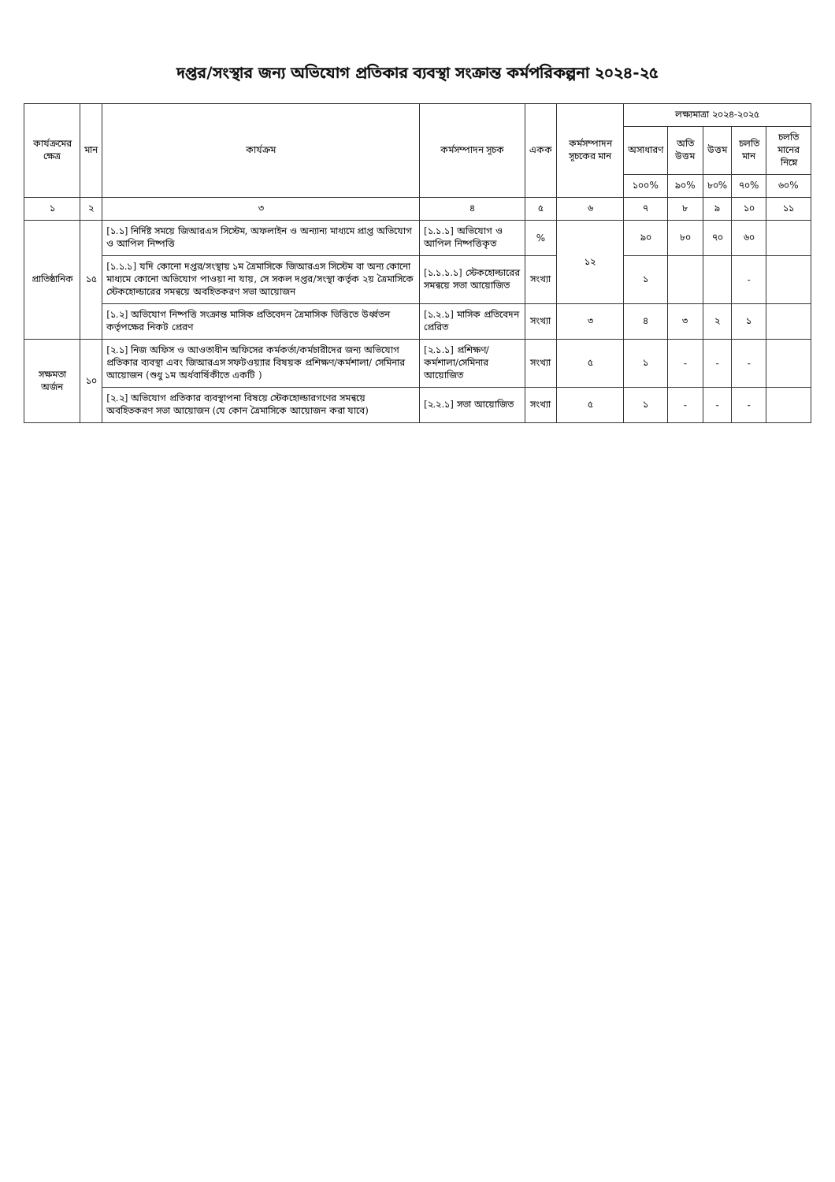দপ্তর/সংস্থার জন্য অভিযোগ প্রতিকার ব্যবস্থা সংক্রান্ত কর্মপরিকল্পনা ২০২৪-২৫
| কার্যক্রমের ক্ষেত্র | মান | কার্যক্রম | কর্মসম্পাদন সূচক | একক | কর্মসম্পাদন সূচকের মান | লক্ষ্যমাত্রা ২০২৪-২০২৫ | | | | |
| --- | --- | --- | --- | --- | --- | --- | --- | --- | --- | --- |
| | | | | | | অসাধারণ | অতি উত্তম | উত্তম | চলতি মান | চলতি মানের নিম্নে |
| | | | | | | ১০০% | ৯০% | ৮০% | ৭০% | ৬০% |
| ১ | ২ | ৩ | ৪ | ৫ | ৬ | ৭ | ৮ | ৯ | ১০ | ১১ |
| প্রাতিষ্ঠানিক | ১৫ | [১.১] নির্দিষ্ট সময়ে জিআরএস সিস্টেম, অফলাইন ও অন্যান্য মাধ্যমে প্রাপ্ত অভিযোগ ও আপিল নিষ্পত্তি | [১.১.১] অভিযোগ ও আপিল নিষ্পত্তিকৃত | % | ১২ | ৯০ | ৮০ | ৭০ | ৬০ | |
| | | [১.১.১] যদি কোনো দপ্তর/সংস্থায় ১ম ত্রৈমাসিকে জিআরএস সিস্টেম বা অন্য কোনো মাধ্যমে কোনো অভিযোগ পাওয়া না যায়, সে সকল দপ্তর/সংস্থা কর্তৃক ২য় ত্রৈমাসিকে স্টেকহোল্ডারের সমন্বয়ে অবহিতকরণ সভা আয়োজন | [১.১.১.১] স্টেকহোল্ডারের সমন্বয়ে সভা আয়োজিত | সংখ্যা | | ১ | | | - | |
| | | [১.২] অভিযোগ নিষ্পত্তি সংক্রান্ত মাসিক প্রতিবেদন ত্রৈমাসিক ভিত্তিতে উর্ধ্বতন কর্তৃপক্ষের নিকট প্রেরণ | [১.২.১] মাসিক প্রতিবেদন প্রেরিত | সংখ্যা | ৩ | ৪ | ৩ | ২ | ১ | |
| সক্ষমতা অর্জন | ১০ | [২.১] নিজ অফিস ও আওতাধীন অফিসের কর্মকর্তা/কর্মচারীদের জন্য অভিযোগ প্রতিকার ব্যবস্থা এবং জিআরএস সফটওয়্যার বিষয়ক প্রশিক্ষণ/কর্মশালা/ সেমিনার আয়োজন (শুধু ১ম অর্ধবার্ষিকীতে একটি ) | [২.১.১] প্রশিক্ষণ/ কর্মশালা/সেমিনার আয়োজিত | সংখ্যা | ৫ | ১ | - | - | - | |
| | | [২.২] অভিযোগ প্রতিকার ব্যবস্থাপনা বিষয়ে স্টেকহোল্ডারগণের সমন্বয়ে অবহিতকরণ সভা আয়োজন (যে কোন ত্রৈমাসিকে আয়োজন করা যাবে) | [২.২.১] সভা আয়োজিত | সংখ্যা | ৫ | ১ | - | - | - | |